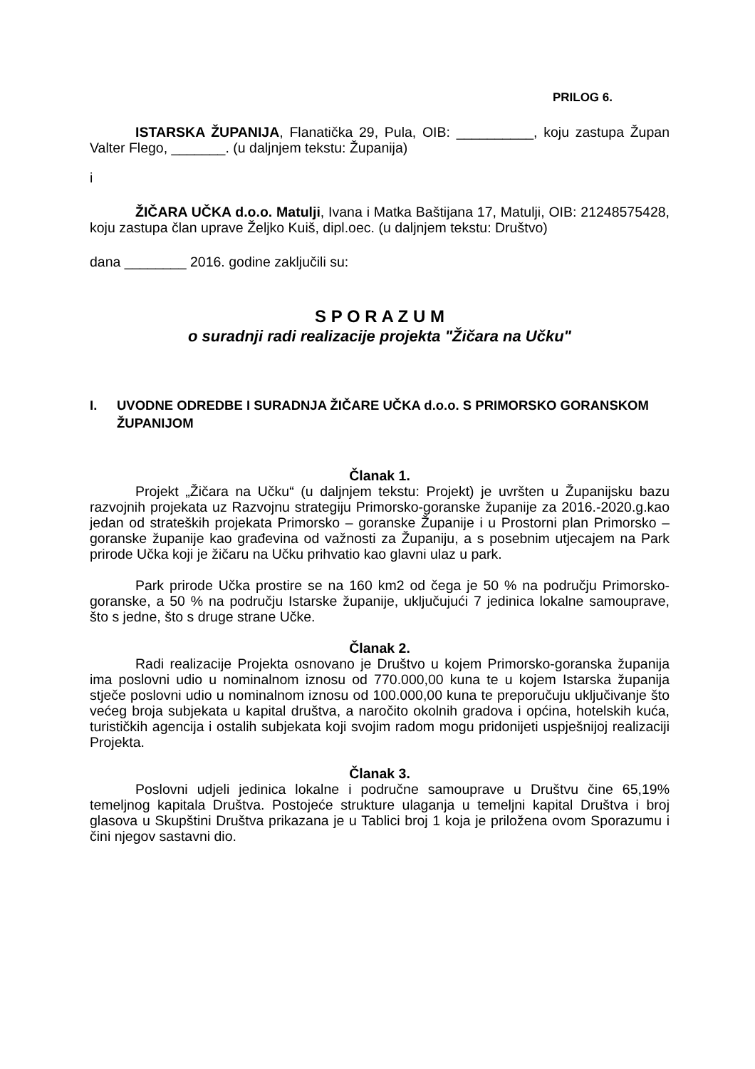PRILOG 6.
ISTARSKA ŽUPANIJA, Flanatička 29, Pula, OIB: __________, koju zastupa Župan Valter Flego, _______. (u daljnjem tekstu: Županija)
i
ŽIČARA UČKA d.o.o. Matulji, Ivana i Matka Baštijana 17, Matulji, OIB: 21248575428, koju zastupa član uprave Željko Kuiš, dipl.oec. (u daljnjem tekstu: Društvo)
dana ________ 2016. godine zaključili su:
S P O R A Z U M
o suradnji radi realizacije projekta "Žičara na Učku"
I. UVODNE ODREDBE I SURADNJA ŽIČARE UČKA d.o.o. S PRIMORSKO GORANSKOM ŽUPANIJOM
Članak 1.
Projekt „Žičara na Učku“ (u daljnjem tekstu: Projekt) je uvršten u Županijsku bazu razvojnih projekata uz Razvojnu strategiju Primorsko-goranske županije za 2016.-2020.g.kao jedan od strateških projekata Primorsko – goranske Županije i u Prostorni plan Primorsko – goranske županije kao građevina od važnosti za Županiju, a s posebnim utjecajem na Park prirode Učka koji je žičaru na Učku prihvatio kao glavni ulaz u park.
Park prirode Učka prostire se na 160 km2 od čega je 50 % na području Primorsko-goranske, a 50 % na području Istarske županije, uključujući 7 jedinica lokalne samouprave, što s jedne, što s druge strane Učke.
Članak 2.
Radi realizacije Projekta osnovano je Društvo u kojem Primorsko-goranska županija ima poslovni udio u nominalnom iznosu od 770.000,00 kuna te u kojem Istarska županija stječe poslovni udio u nominalnom iznosu od 100.000,00 kuna te preporučuju uključivanje što većeg broja subjekata u kapital društva, a naročito okolnih gradova i općina, hotelskih kuća, turističkih agencija i ostalih subjekata koji svojim radom mogu pridonijeti uspješnijoj realizaciji Projekta.
Članak 3.
Poslovni udjeli jedinica lokalne i područne samouprave u Društvu čine 65,19% temeljnog kapitala Društva. Postojeće strukture ulaganja u temeljni kapital Društva i broj glasova u Skupštini Društva prikazana je u Tablici broj 1 koja je priložena ovom Sporazumu i čini njegov sastavni dio.